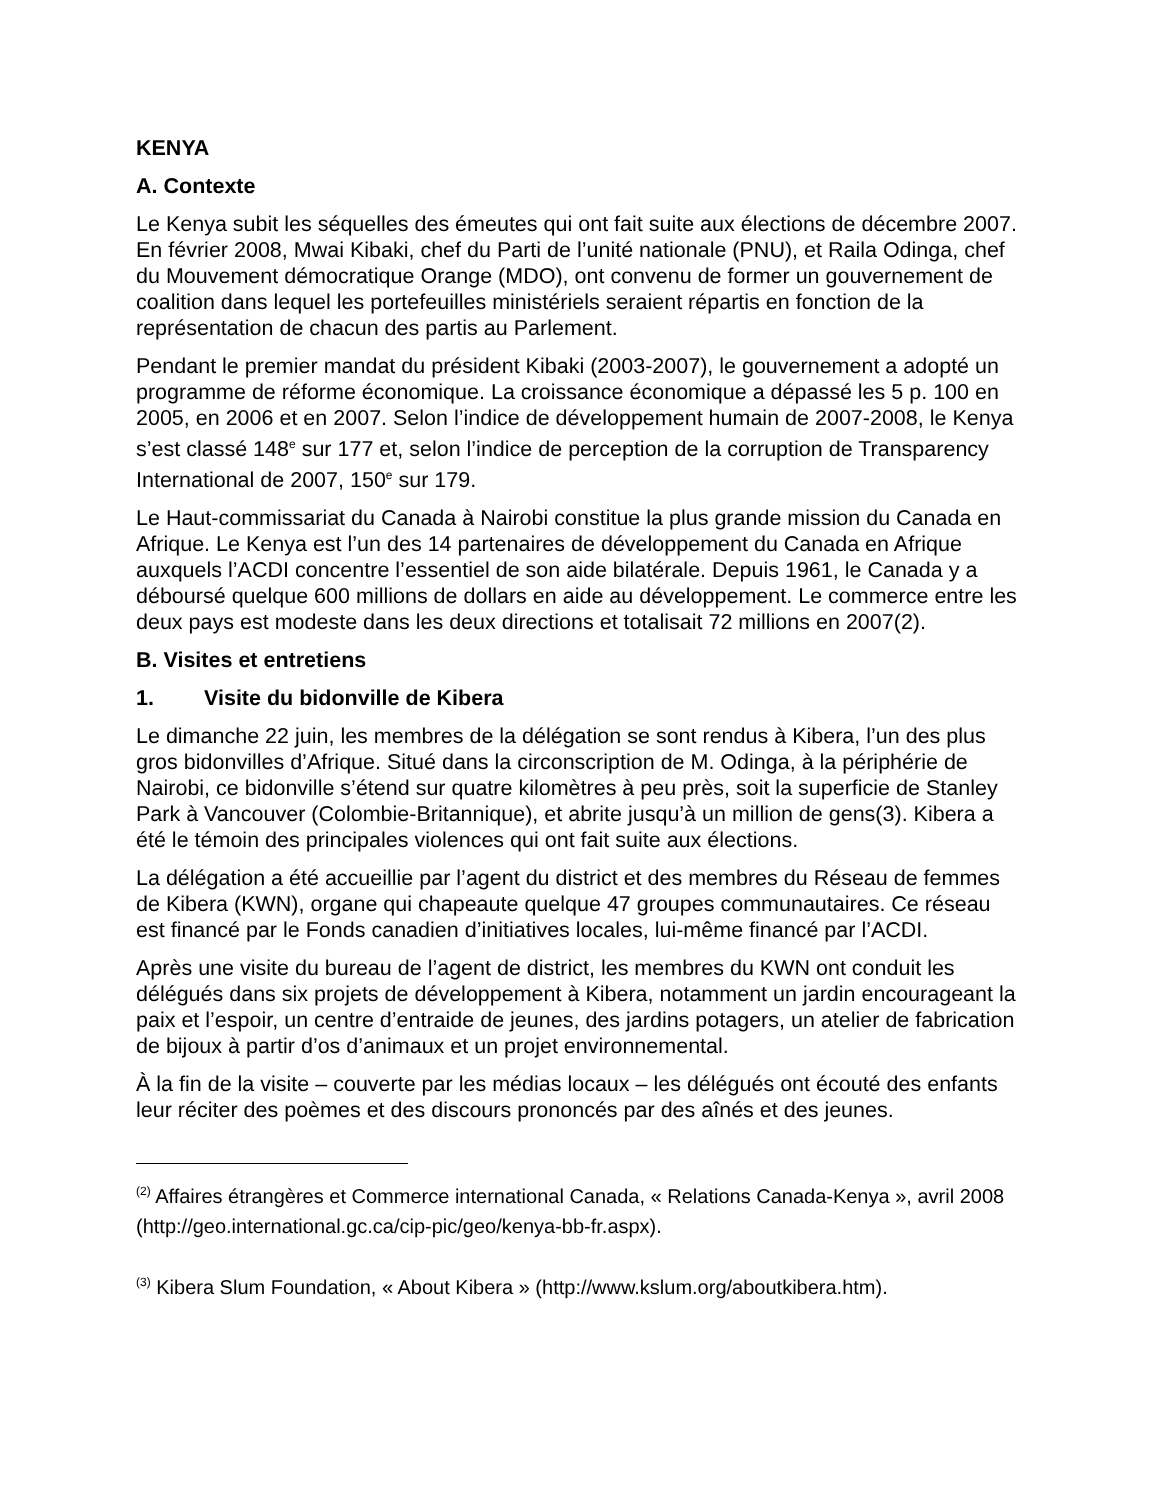KENYA
A. Contexte
Le Kenya subit les séquelles des émeutes qui ont fait suite aux élections de décembre 2007. En février 2008, Mwai Kibaki, chef du Parti de l’unité nationale (PNU), et Raila Odinga, chef du Mouvement démocratique Orange (MDO), ont convenu de former un gouvernement de coalition dans lequel les portefeuilles ministériels seraient répartis en fonction de la représentation de chacun des partis au Parlement.
Pendant le premier mandat du président Kibaki (2003-2007), le gouvernement a adopté un programme de réforme économique. La croissance économique a dépassé les 5 p. 100 en 2005, en 2006 et en 2007. Selon l’indice de développement humain de 2007-2008, le Kenya s’est classé 148<sup>e</sup> sur 177 et, selon l’indice de perception de la corruption de Transparency International de 2007, 150<sup>e</sup> sur 179.
Le Haut-commissariat du Canada à Nairobi constitue la plus grande mission du Canada en Afrique. Le Kenya est l’un des 14 partenaires de développement du Canada en Afrique auxquels l’ACDI concentre l’essentiel de son aide bilatérale. Depuis 1961, le Canada y a déboursé quelque 600 millions de dollars en aide au développement. Le commerce entre les deux pays est modeste dans les deux directions et totalisait 72 millions en 2007(2).
B. Visites et entretiens
1. Visite du bidonville de Kibera
Le dimanche 22 juin, les membres de la délégation se sont rendus à Kibera, l’un des plus gros bidonvilles d’Afrique. Situé dans la circonscription de M. Odinga, à la périphérie de Nairobi, ce bidonville s’étend sur quatre kilomètres à peu près, soit la superficie de Stanley Park à Vancouver (Colombie-Britannique), et abrite jusqu’à un million de gens(3). Kibera a été le témoin des principales violences qui ont fait suite aux élections.
La délégation a été accueillie par l’agent du district et des membres du Réseau de femmes de Kibera (KWN), organe qui chapeaute quelque 47 groupes communautaires. Ce réseau est financé par le Fonds canadien d’initiatives locales, lui-même financé par l’ACDI.
Après une visite du bureau de l’agent de district, les membres du KWN ont conduit les délégués dans six projets de développement à Kibera, notamment un jardin encourageant la paix et l’espoir, un centre d’entraide de jeunes, des jardins potagers, un atelier de fabrication de bijoux à partir d’os d’animaux et un projet environnemental.
À la fin de la visite – couverte par les médias locaux – les délégués ont écouté des enfants leur réciter des poèmes et des discours prononcés par des aînés et des jeunes.
<sup>(2)</sup> Affaires étrangères et Commerce international Canada, « Relations Canada-Kenya », avril 2008 (http://geo.international.gc.ca/cip-pic/geo/kenya-bb-fr.aspx).
<sup>(3)</sup> Kibera Slum Foundation, « About Kibera » (http://www.kslum.org/aboutkibera.htm).